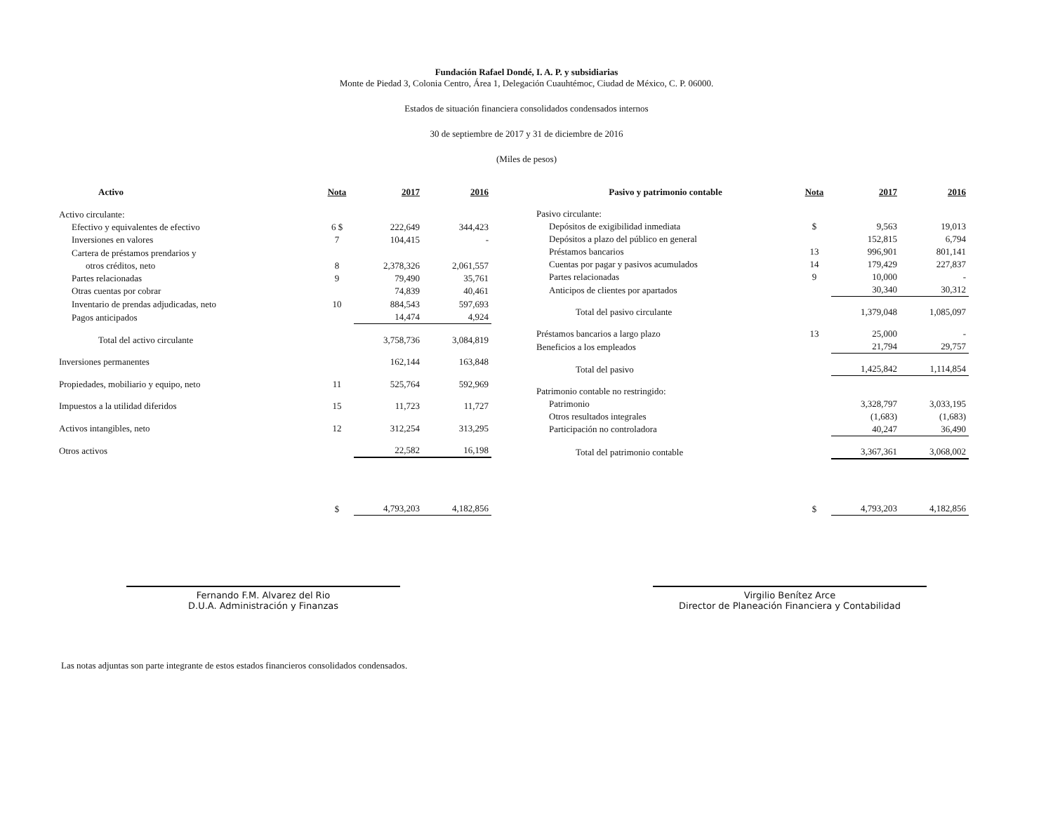Fundación Rafael Dondé, I. A. P. y subsidiarias
Monte de Piedad 3, Colonia Centro, Área 1, Delegación Cuauhtémoc, Ciudad de México, C. P. 06000.
Estados de situación financiera consolidados condensados internos
30 de septiembre de 2017 y 31 de diciembre de 2016
(Miles de pesos)
| Activo | Nota | 2017 | 2016 |
| --- | --- | --- | --- |
| Activo circulante: | | | |
| Efectivo y equivalentes de efectivo | 6 $ | 222,649 | 344,423 |
| Inversiones en valores | 7 | 104,415 | - |
| Cartera de préstamos prendarios y | | | |
| otros créditos, neto | 8 | 2,378,326 | 2,061,557 |
| Partes relacionadas | 9 | 79,490 | 35,761 |
| Otras cuentas por cobrar | | 74,839 | 40,461 |
| Inventario de prendas adjudicadas, neto | 10 | 884,543 | 597,693 |
| Pagos anticipados | | 14,474 | 4,924 |
| Total del activo circulante | | 3,758,736 | 3,084,819 |
| Inversiones permanentes | | 162,144 | 163,848 |
| Propiedades, mobiliario y equipo, neto | 11 | 525,764 | 592,969 |
| Impuestos a la utilidad diferidos | 15 | 11,723 | 11,727 |
| Activos intangibles, neto | 12 | 312,254 | 313,295 |
| Otros activos | | 22,582 | 16,198 |
| | $ | 4,793,203 | 4,182,856 |
| Pasivo y patrimonio contable | Nota | 2017 | 2016 |
| --- | --- | --- | --- |
| Pasivo circulante: | | | |
| Depósitos de exigibilidad inmediata | $ | 9,563 | 19,013 |
| Depósitos a plazo del público en general | | 152,815 | 6,794 |
| Préstamos bancarios | 13 | 996,901 | 801,141 |
| Cuentas por pagar y pasivos acumulados | 14 | 179,429 | 227,837 |
| Partes relacionadas | 9 | 10,000 | - |
| Anticipos de clientes por apartados | | 30,340 | 30,312 |
| Total del pasivo circulante | | 1,379,048 | 1,085,097 |
| Préstamos bancarios a largo plazo | 13 | 25,000 | - |
| Beneficios a los empleados | | 21,794 | 29,757 |
| Total del pasivo | | 1,425,842 | 1,114,854 |
| Patrimonio contable no restringido: | | | |
| Patrimonio | | 3,328,797 | 3,033,195 |
| Otros resultados integrales | | (1,683) | (1,683) |
| Participación no controladora | | 40,247 | 36,490 |
| Total del patrimonio contable | | 3,367,361 | 3,068,002 |
| | $ | 4,793,203 | 4,182,856 |
Fernando F.M. Alvarez del Rio
D.U.A. Administración y Finanzas
Virgilio Benítez Arce
Director de Planeación Financiera y Contabilidad
Las notas adjuntas son parte integrante de estos estados financieros consolidados condensados.